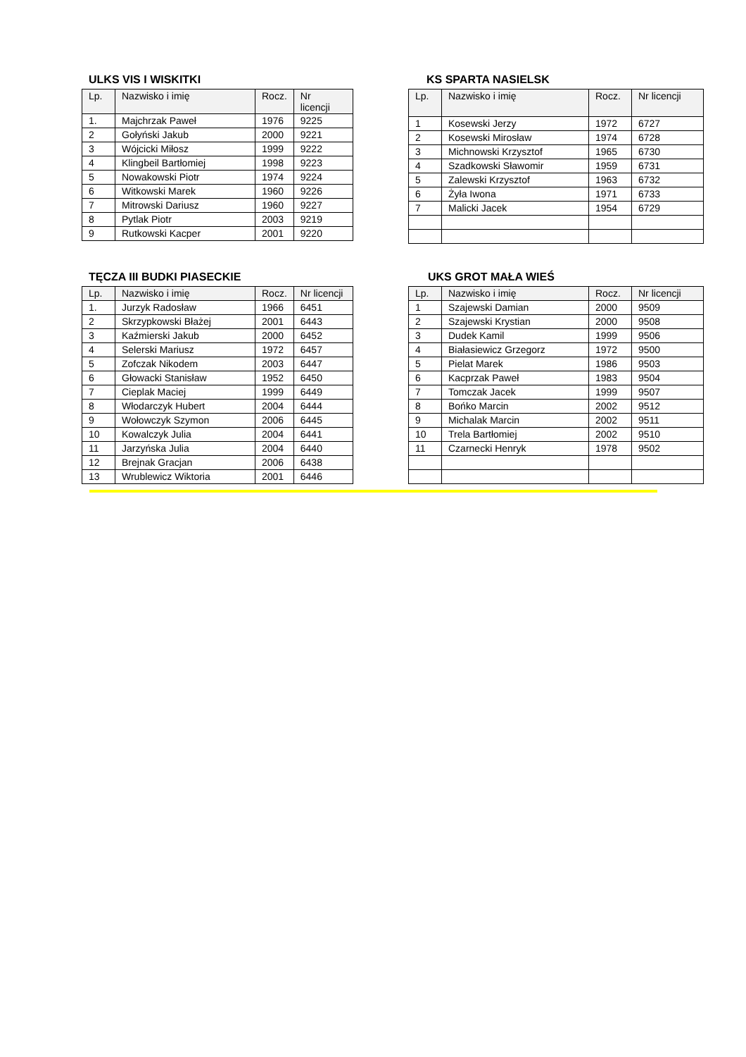ULKS VIS I WISKITKI
| Lp. | Nazwisko i imię | Rocz. | Nr licencji |
| --- | --- | --- | --- |
| 1. | Majchrzak Paweł | 1976 | 9225 |
| 2 | Gołyński Jakub | 2000 | 9221 |
| 3 | Wójcicki Miłosz | 1999 | 9222 |
| 4 | Klingbeil Bartłomiej | 1998 | 9223 |
| 5 | Nowakowski Piotr | 1974 | 9224 |
| 6 | Witkowski Marek | 1960 | 9226 |
| 7 | Mitrowski Dariusz | 1960 | 9227 |
| 8 | Pytlak Piotr | 2003 | 9219 |
| 9 | Rutkowski Kacper | 2001 | 9220 |
KS SPARTA NASIELSK
| Lp. | Nazwisko i imię | Rocz. | Nr licencji |
| --- | --- | --- | --- |
| 1 | Kosewski Jerzy | 1972 | 6727 |
| 2 | Kosewski Mirosław | 1974 | 6728 |
| 3 | Michnowski Krzysztof | 1965 | 6730 |
| 4 | Szadkowski Sławomir | 1959 | 6731 |
| 5 | Zalewski Krzysztof | 1963 | 6732 |
| 6 | Żyła Iwona | 1971 | 6733 |
| 7 | Malicki Jacek | 1954 | 6729 |
TĘCZA III BUDKI PIASECKIE
| Lp. | Nazwisko i imię | Rocz. | Nr licencji |
| --- | --- | --- | --- |
| 1. | Jurzyk Radosław | 1966 | 6451 |
| 2 | Skrzypkowski Błażej | 2001 | 6443 |
| 3 | Kaźmierski Jakub | 2000 | 6452 |
| 4 | Selerski Mariusz | 1972 | 6457 |
| 5 | Zofczak Nikodem | 2003 | 6447 |
| 6 | Głowacki Stanisław | 1952 | 6450 |
| 7 | Cieplak Maciej | 1999 | 6449 |
| 8 | Włodarczyk Hubert | 2004 | 6444 |
| 9 | Wołowczyk Szymon | 2006 | 6445 |
| 10 | Kowalczyk Julia | 2004 | 6441 |
| 11 | Jarzyńska Julia | 2004 | 6440 |
| 12 | Brejnak Gracjan | 2006 | 6438 |
| 13 | Wrublewicz Wiktoria | 2001 | 6446 |
UKS GROT MAŁA WIEŚ
| Lp. | Nazwisko i imię | Rocz. | Nr licencji |
| --- | --- | --- | --- |
| 1 | Szajewski Damian | 2000 | 9509 |
| 2 | Szajewski Krystian | 2000 | 9508 |
| 3 | Dudek Kamil | 1999 | 9506 |
| 4 | Białasiewicz Grzegorz | 1972 | 9500 |
| 5 | Pielat Marek | 1986 | 9503 |
| 6 | Kacprzak Paweł | 1983 | 9504 |
| 7 | Tomczak Jacek | 1999 | 9507 |
| 8 | Bońko Marcin | 2002 | 9512 |
| 9 | Michalak Marcin | 2002 | 9511 |
| 10 | Trela Bartłomiej | 2002 | 9510 |
| 11 | Czarnecki Henryk | 1978 | 9502 |